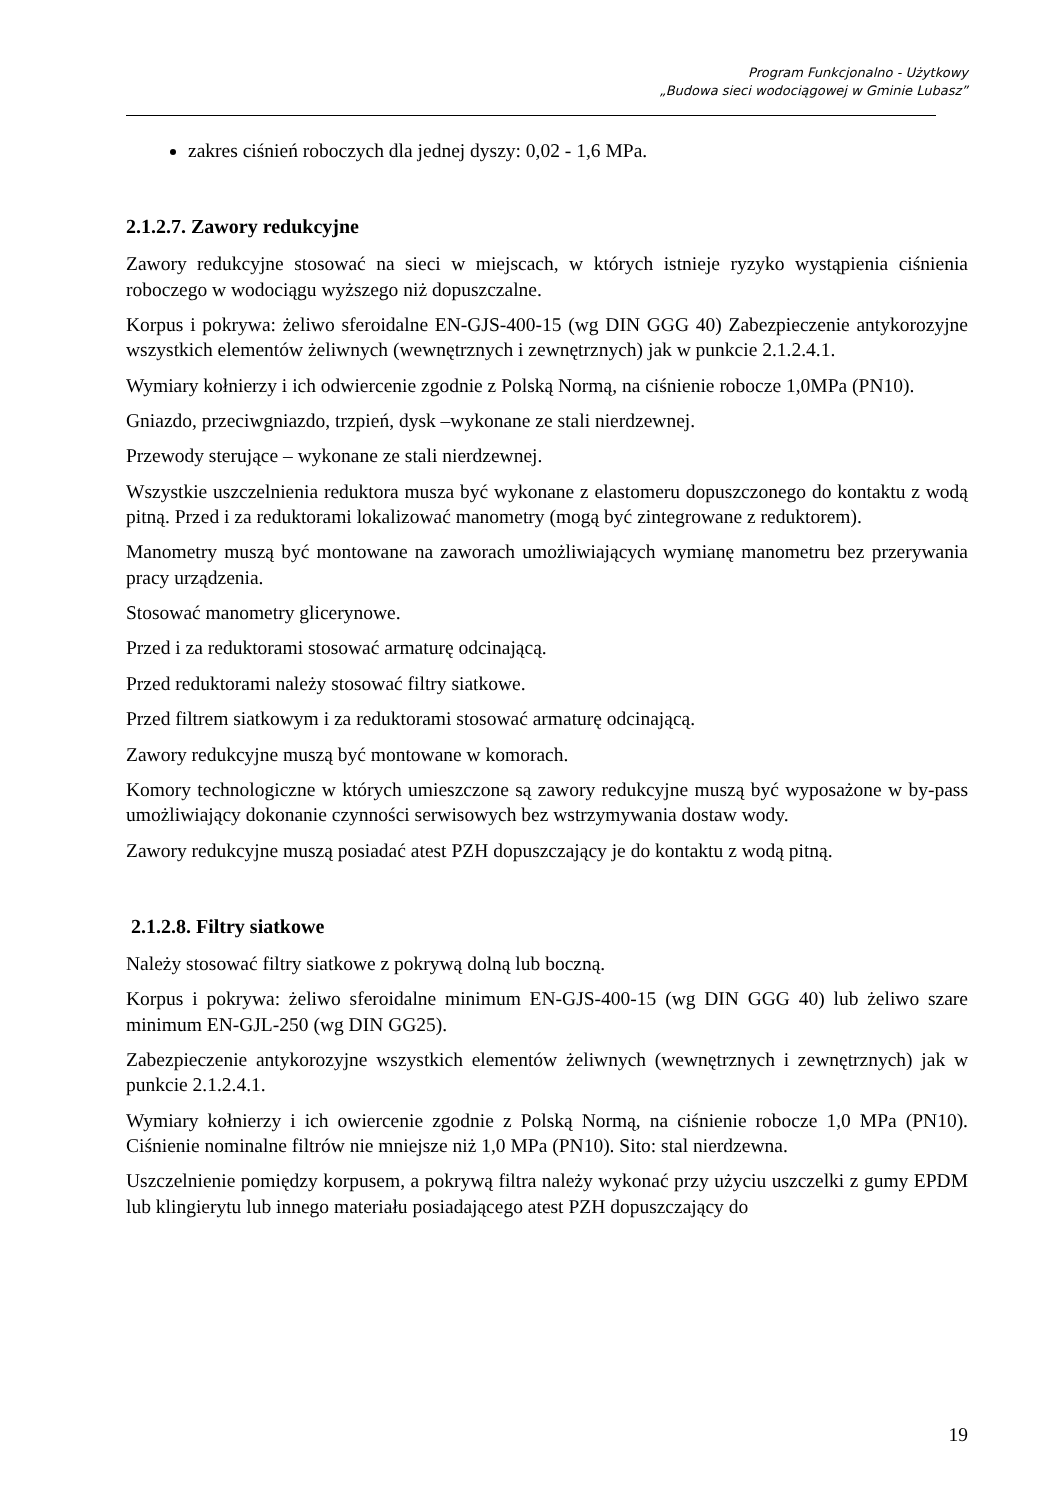Program Funkcjonalno - Użytkowy
„Budowa sieci wodociągowej w Gminie Lubasz”
zakres ciśnień roboczych dla jednej dyszy: 0,02 - 1,6 MPa.
2.1.2.7. Zawory redukcyjne
Zawory redukcyjne stosować na sieci w miejscach, w których istnieje ryzyko wystąpienia ciśnienia roboczego w wodociągu wyższego niż dopuszczalne.
Korpus i pokrywa: żeliwo sferoidalne EN-GJS-400-15 (wg DIN GGG 40) Zabezpieczenie antykorozyjne wszystkich elementów żeliwnych (wewnętrznych i zewnętrznych) jak w punkcie 2.1.2.4.1.
Wymiary kołnierzy i ich odwiercenie zgodnie z Polską Normą, na ciśnienie robocze 1,0MPa (PN10).
Gniazdo, przeciwgniazdo, trzpień, dysk –wykonane ze stali nierdzewnej.
Przewody sterujące – wykonane ze stali nierdzewnej.
Wszystkie uszczelnienia reduktora musza być wykonane z elastomeru dopuszczonego do kontaktu z wodą pitną. Przed i za reduktorami lokalizować manometry (mogą być zintegrowane z reduktorem).
Manometry muszą być montowane na zaworach umożliwiających wymianę manometru bez przerywania pracy urządzenia.
Stosować manometry glicerynowe.
Przed i za reduktorami stosować armaturę odcinającą.
Przed reduktorami należy stosować filtry siatkowe.
Przed filtrem siatkowym i za reduktorami stosować armaturę odcinającą.
Zawory redukcyjne muszą być montowane w komorach.
Komory technologiczne w których umieszczone są zawory redukcyjne muszą być wyposażone w by-pass umożliwiający dokonanie czynności serwisowych bez wstrzymywania dostaw wody.
Zawory redukcyjne muszą posiadać atest PZH dopuszczający je do kontaktu z wodą pitną.
2.1.2.8. Filtry siatkowe
Należy stosować filtry siatkowe z pokrywą dolną lub boczną.
Korpus i pokrywa: żeliwo sferoidalne minimum EN-GJS-400-15 (wg DIN GGG 40) lub żeliwo szare minimum EN-GJL-250 (wg DIN GG25).
Zabezpieczenie antykorozyjne wszystkich elementów żeliwnych (wewnętrznych i zewnętrznych) jak w punkcie 2.1.2.4.1.
Wymiary kołnierzy i ich owiercenie zgodnie z Polską Normą, na ciśnienie robocze 1,0 MPa (PN10). Ciśnienie nominalne filtrów nie mniejsze niż 1,0 MPa (PN10). Sito: stal nierdzewna.
Uszczelnienie pomiędzy korpusem, a pokrywą filtra należy wykonać przy użyciu uszczelki z gumy EPDM lub klingierytu lub innego materiału posiadającego atest PZH dopuszczający do
19